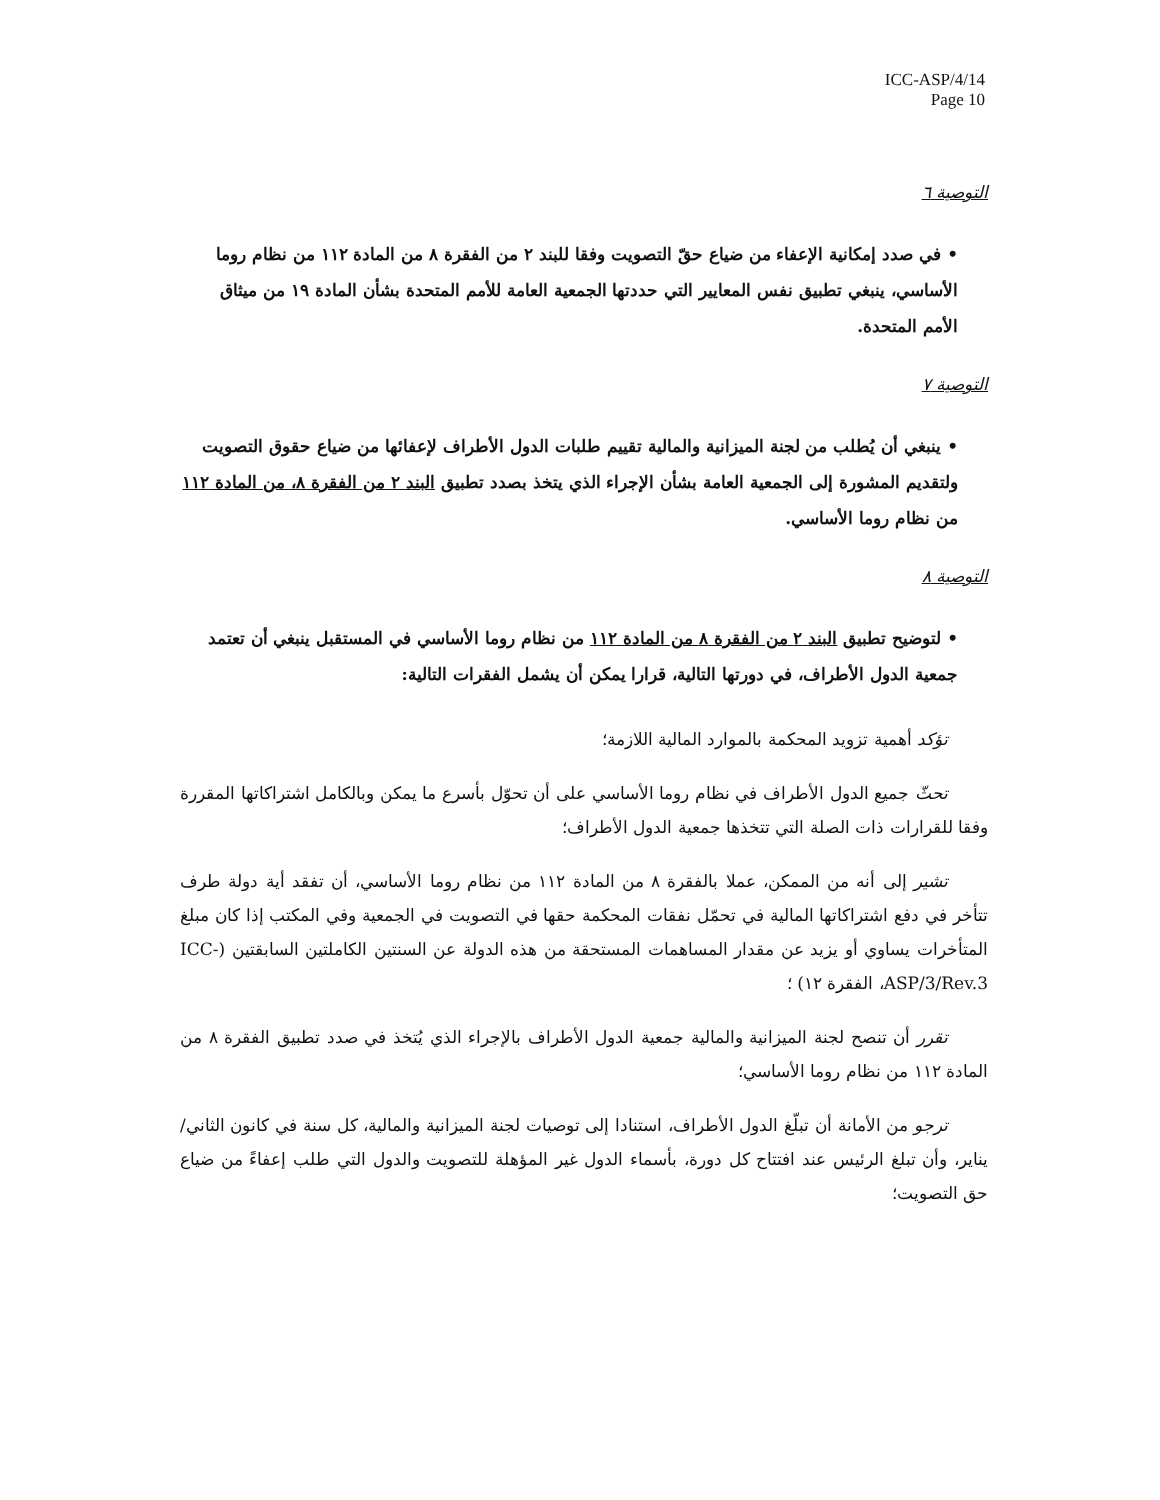ICC-ASP/4/14
Page 10
التوصية ٦
• في صدد إمكانية الإعفاء من ضياع حقّ التصويت وفقا للبند ٢ من الفقرة ٨ من المادة ١١٢ من نظام روما الأساسي، ينبغي تطبيق نفس المعايير التي حددتها الجمعية العامة للأمم المتحدة بشأن المادة ١٩ من ميثاق الأمم المتحدة.
التوصية ٧
• ينبغي أن يُطلب من لجنة الميزانية والمالية تقييم طلبات الدول الأطراف لإعفائها من ضياع حقوق التصويت ولتقديم المشورة إلى الجمعية العامة بشأن الإجراء الذي يتخذ بصدد تطبيق البند ٢ من الفقرة ٨، من المادة ١١٢ من نظام روما الأساسي.
التوصية ٨
• لتوضيح تطبيق البند ٢ من الفقرة ٨ من المادة ١١٢ من نظام روما الأساسي في المستقبل ينبغي أن تعتمد جمعية الدول الأطراف، في دورتها التالية، قرارا يمكن أن يشمل الفقرات التالية:
تؤكد أهمية تزويد المحكمة بالموارد المالية اللازمة؛
تحثّ جميع الدول الأطراف في نظام روما الأساسي على أن تحوّل بأسرع ما يمكن وبالكامل اشتراكاتها المقررة وفقا للقرارات ذات الصلة التي تتخذها جمعية الدول الأطراف؛
تشير إلى أنه من الممكن، عملا بالفقرة ٨ من المادة ١١٢ من نظام روما الأساسي، أن تفقد أية دولة طرف تتأخر في دفع اشتراكاتها المالية في تحمّل نفقات المحكمة حقها في التصويت في الجمعية وفي المكتب إذا كان مبلغ المتأخرات يساوي أو يزيد عن مقدار المساهمات المستحقة من هذه الدولة عن السنتين الكاملتين السابقتين (ICC-ASP/3/Rev.3، الفقرة ١٢) ؛
تقرر أن تنصح لجنة الميزانية والمالية جمعية الدول الأطراف بالإجراء الذي يُتخذ في صدد تطبيق الفقرة ٨ من المادة ١١٢ من نظام روما الأساسي؛
ترجو من الأمانة أن تبلّغ الدول الأطراف، استنادا إلى توصيات لجنة الميزانية والمالية، كل سنة في كانون الثاني/يناير، وأن تبلغ الرئيس عند افتتاح كل دورة، بأسماء الدول غير المؤهلة للتصويت والدول التي طلب إعفاءً من ضياع حق التصويت؛